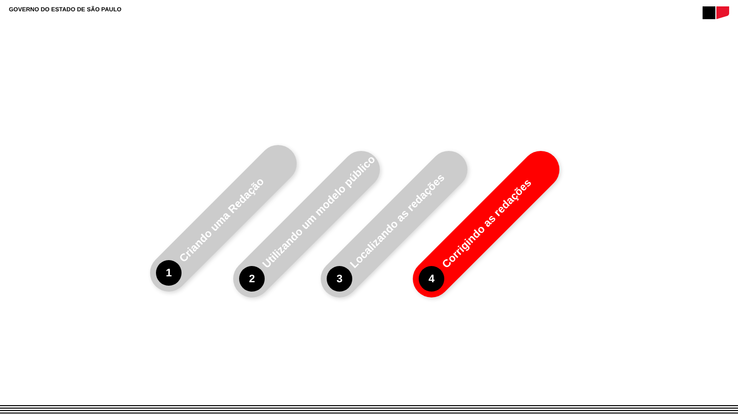GOVERNO DO ESTADO DE SÃO PAULO
1
Criando uma Redação
2
Utilizando um modelo público
3
Localizando as redações
4
Corrigindo as redações